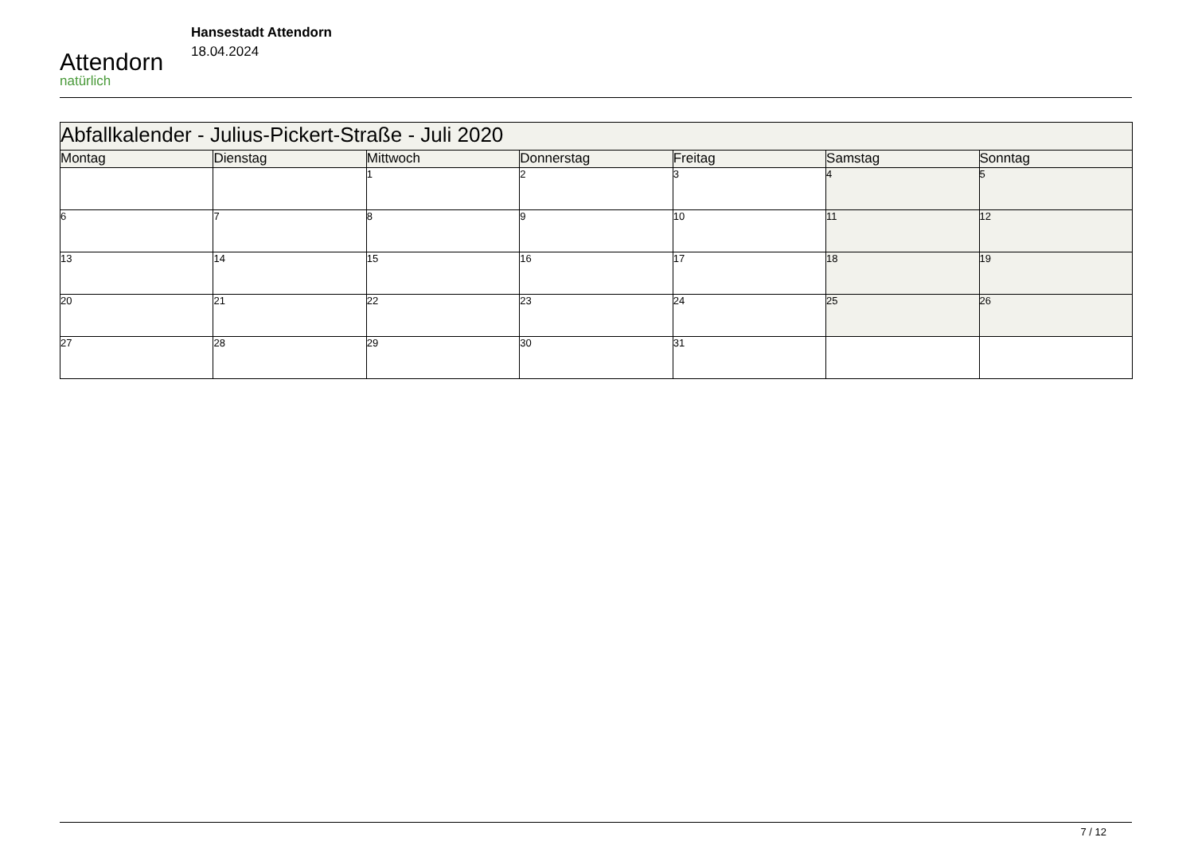Attendorn
natürlich
Hansestadt Attendorn
18.04.2024
| Abfallkalender - Julius-Pickert-Straße - Juli 2020 | | | | | | |
| Montag | Dienstag | Mittwoch | Donnerstag | Freitag | Samstag | Sonntag |
| | | 1 | 2 | 3 | 4 | 5 |
| 6 | 7 | 8 | 9 | 10 | 11 | 12 |
| 13 | 14 | 15 | 16 | 17 | 18 | 19 |
| 20 | 21 | 22 | 23 | 24 | 25 | 26 |
| 27 | 28 | 29 | 30 | 31 | | |
7 / 12